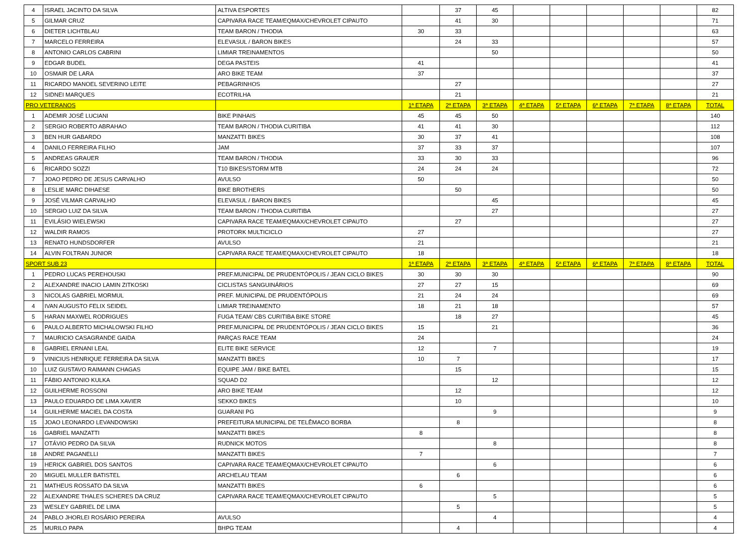| 4 | ISRAEL JACINTO DA SILVA | ALTIVA ESPORTES | | 37 | 45 | | | | | | 82 |
| 5 | GILMAR CRUZ | CAPIVARA RACE TEAM/EQMAX/CHEVROLET CIPAUTO | | 41 | 30 | | | | | | 71 |
| 6 | DIETER LICHTBLAU | TEAM BARON / THODIA | 30 | 33 | | | | | | | 63 |
| 7 | MARCELO FERREIRA | ELEVASUL / BARON BIKES | | 24 | 33 | | | | | | 57 |
| 8 | ANTONIO CARLOS CABRINI | LIMIAR TREINAMENTOS | | | 50 | | | | | | 50 |
| 9 | EDGAR BUDEL | DEGA PASTEIS | 41 | | | | | | | | 41 |
| 10 | OSMAIR DE LARA | ARO BIKE TEAM | 37 | | | | | | | | 37 |
| 11 | RICARDO MANOEL SEVERINO LEITE | PEBAGRINHOS | | 27 | | | | | | | 27 |
| 12 | SIDNEI MARQUES | ECOTRILHA | | 21 | | | | | | | 21 |
| PRO VETERANOS | | | 1ª ETAPA | 2ª ETAPA | 3ª ETAPA | 4ª ETAPA | 5ª ETAPA | 6ª ETAPA | 7ª ETAPA | 8ª ETAPA | TOTAL |
| 1 | ADEMIR JOSÉ LUCIANI | BIKE PINHAIS | 45 | 45 | 50 | | | | | | 140 |
| 2 | SERGIO ROBERTO ABRAHAO | TEAM BARON / THODIA CURITIBA | 41 | 41 | 30 | | | | | | 112 |
| 3 | BEN HUR GABARDO | MANZATTI BIKES | 30 | 37 | 41 | | | | | | 108 |
| 4 | DANILO FERREIRA FILHO | JAM | 37 | 33 | 37 | | | | | | 107 |
| 5 | ANDREAS GRAUER | TEAM BARON / THODIA | 33 | 30 | 33 | | | | | | 96 |
| 6 | RICARDO SOZZI | T10 BIKES/STORM MTB | 24 | 24 | 24 | | | | | | 72 |
| 7 | JOAO PEDRO DE JESUS CARVALHO | AVULSO | 50 | | | | | | | | 50 |
| 8 | LESLIE MARC DIHAESE | BIKE BROTHERS | | 50 | | | | | | | 50 |
| 9 | JOSÉ VILMAR CARVALHO | ELEVASUL / BARON BIKES | | | 45 | | | | | | 45 |
| 10 | SERGIO LUIZ DA SILVA | TEAM BARON / THODIA CURITIBA | | | 27 | | | | | | 27 |
| 11 | EVILÁSIO WIELEWSKI | CAPIVARA RACE TEAM/EQMAX/CHEVROLET CIPAUTO | | 27 | | | | | | | 27 |
| 12 | WALDIR RAMOS | PROTORK MULTICICLO | 27 | | | | | | | | 27 |
| 13 | RENATO HUNDSDORFER | AVULSO | 21 | | | | | | | | 21 |
| 14 | ALVIN FOLTRAN JUNIOR | CAPIVARA RACE TEAM/EQMAX/CHEVROLET CIPAUTO | 18 | | | | | | | | 18 |
| SPORT SUB 23 | | | 1ª ETAPA | 2ª ETAPA | 3ª ETAPA | 4ª ETAPA | 5ª ETAPA | 6ª ETAPA | 7ª ETAPA | 8ª ETAPA | TOTAL |
| 1 | PEDRO LUCAS PEREHOUSKI | PREF.MUNICIPAL DE PRUDENTÓPOLIS / JEAN CICLO BIKES | 30 | 30 | 30 | | | | | | 90 |
| 2 | ALEXANDRE INACIO LAMIN ZITKOSKI | CICLISTAS SANGUINÁRIOS | 27 | 27 | 15 | | | | | | 69 |
| 3 | NICOLAS GABRIEL MORMUL | PREF. MUNICIPAL DE PRUDENTÓPOLIS | 21 | 24 | 24 | | | | | | 69 |
| 4 | IVAN AUGUSTO FELIX SEIDEL | LIMIAR TREINAMENTO | 18 | 21 | 18 | | | | | | 57 |
| 5 | HARAN MAXWEL RODRIGUES | FUGA TEAM/ CBS CURITIBA BIKE STORE | | 18 | 27 | | | | | | 45 |
| 6 | PAULO ALBERTO MICHALOWSKI FILHO | PREF.MUNICIPAL DE PRUDENTÓPOLIS / JEAN CICLO BIKES | 15 | | 21 | | | | | | 36 |
| 7 | MAURICIO CASAGRANDE GAIDA | PARÇAS RACE TEAM | 24 | | | | | | | | 24 |
| 8 | GABRIEL ERNANI LEAL | ELITE BIKE SERVICE | 12 | | 7 | | | | | | 19 |
| 9 | VINICIUS HENRIQUE FERREIRA DA SILVA | MANZATTI BIKES | 10 | 7 | | | | | | | 17 |
| 10 | LUIZ GUSTAVO RAIMANN CHAGAS | EQUIPE JAM / BIKE BATEL | | 15 | | | | | | | 15 |
| 11 | FÁBIO ANTONIO KULKA | SQUAD D2 | | | 12 | | | | | | 12 |
| 12 | GUILHERME ROSSONI | ARO BIKE TEAM | | 12 | | | | | | | 12 |
| 13 | PAULO EDUARDO DE LIMA XAVIER | SEKKO BIKES | | 10 | | | | | | | 10 |
| 14 | GUILHERME MACIEL DA COSTA | GUARANI PG | | | 9 | | | | | | 9 |
| 15 | JOAO LEONARDO LEVANDOWSKI | PREFEITURA MUNICIPAL DE TELÊMACO BORBA | | 8 | | | | | | | 8 |
| 16 | GABRIEL MANZATTI | MANZATTI BIKES | 8 | | | | | | | | 8 |
| 17 | OTÁVIO PEDRO DA SILVA | RUDNICK MOTOS | | | 8 | | | | | | 8 |
| 18 | ANDRE PAGANELLI | MANZATTI BIKES | 7 | | | | | | | | 7 |
| 19 | HERICK GABRIEL DOS SANTOS | CAPIVARA RACE TEAM/EQMAX/CHEVROLET CIPAUTO | | | 6 | | | | | | 6 |
| 20 | MIGUEL MULLER BATISTEL | ARCHELAU TEAM | | 6 | | | | | | | 6 |
| 21 | MATHEUS ROSSATO DA SILVA | MANZATTI BIKES | 6 | | | | | | | | 6 |
| 22 | ALEXANDRE THALES SCHERES DA CRUZ | CAPIVARA RACE TEAM/EQMAX/CHEVROLET CIPAUTO | | | 5 | | | | | | 5 |
| 23 | WESLEY GABRIEL DE LIMA | | | 5 | | | | | | | 5 |
| 24 | PABLO JHORLEI ROSÁRIO PEREIRA | AVULSO | | | 4 | | | | | | 4 |
| 25 | MURILO PAPA | BHPG TEAM | | 4 | | | | | | | 4 |